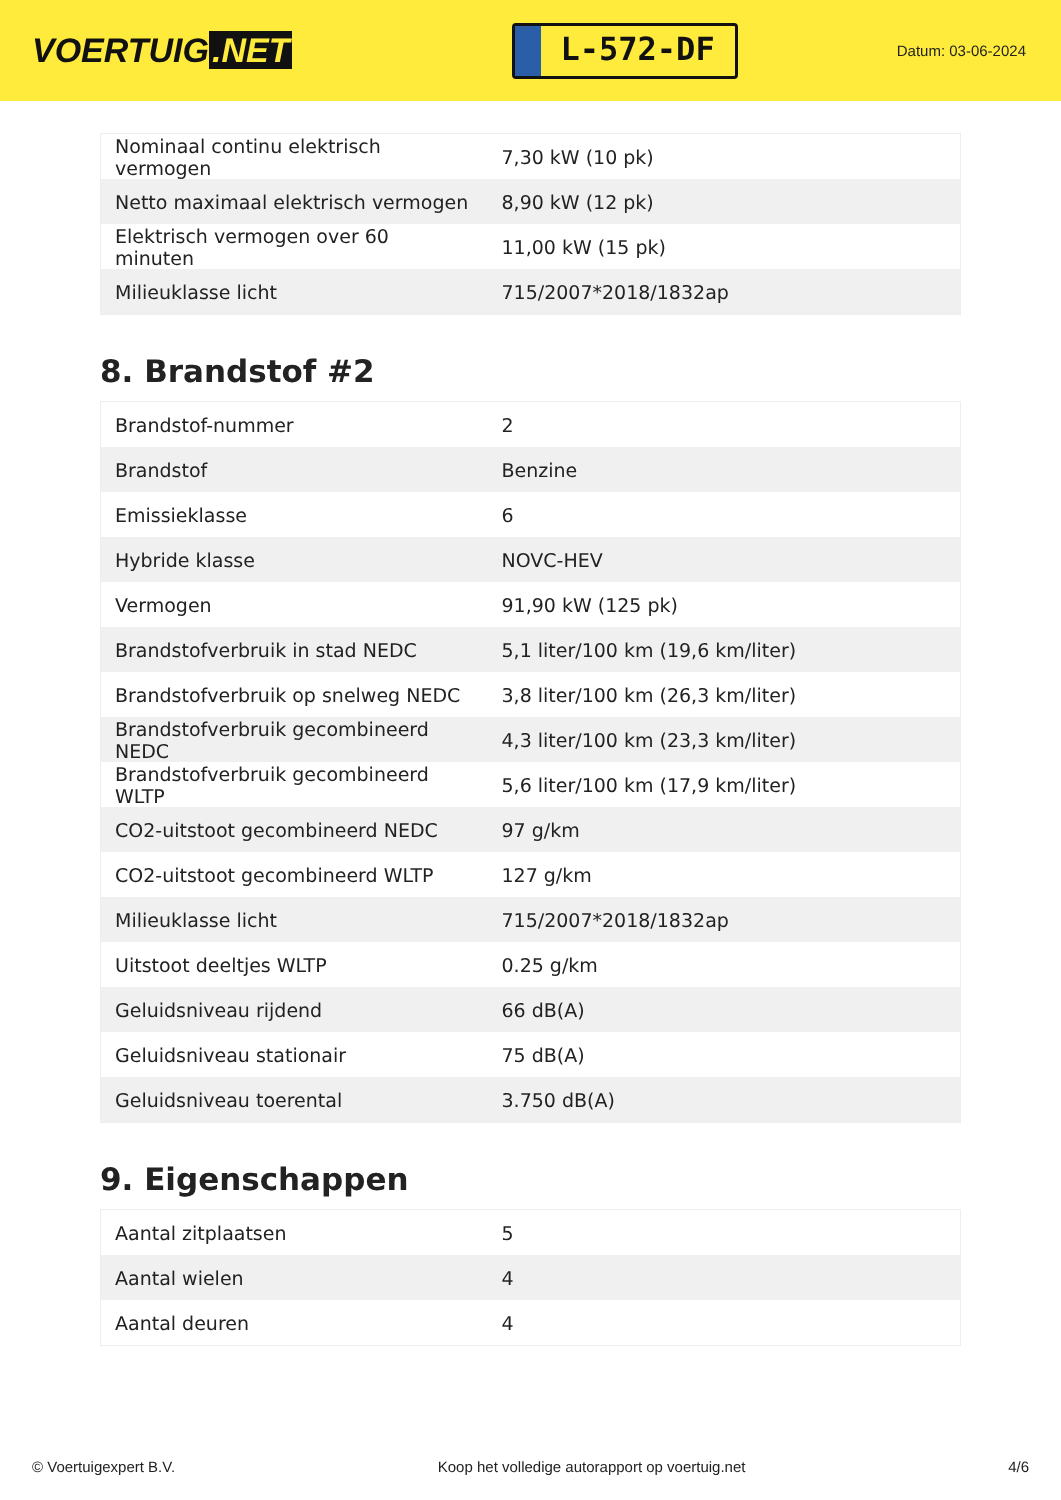VOERTUIG.NET
L-572-DF
Datum: 03-06-2024
| Nominaal continu elektrisch vermogen | 7,30 kW (10 pk) |
| Netto maximaal elektrisch vermogen | 8,90 kW (12 pk) |
| Elektrisch vermogen over 60 minuten | 11,00 kW (15 pk) |
| Milieuklasse licht | 715/2007*2018/1832ap |
8. Brandstof #2
| Brandstof-nummer | 2 |
| Brandstof | Benzine |
| Emissieklasse | 6 |
| Hybride klasse | NOVC-HEV |
| Vermogen | 91,90 kW (125 pk) |
| Brandstofverbruik in stad NEDC | 5,1 liter/100 km (19,6 km/liter) |
| Brandstofverbruik op snelweg NEDC | 3,8 liter/100 km (26,3 km/liter) |
| Brandstofverbruik gecombineerd NEDC | 4,3 liter/100 km (23,3 km/liter) |
| Brandstofverbruik gecombineerd WLTP | 5,6 liter/100 km (17,9 km/liter) |
| CO2-uitstoot gecombineerd NEDC | 97 g/km |
| CO2-uitstoot gecombineerd WLTP | 127 g/km |
| Milieuklasse licht | 715/2007*2018/1832ap |
| Uitstoot deeltjes WLTP | 0.25 g/km |
| Geluidsniveau rijdend | 66 dB(A) |
| Geluidsniveau stationair | 75 dB(A) |
| Geluidsniveau toerental | 3.750 dB(A) |
9. Eigenschappen
| Aantal zitplaatsen | 5 |
| Aantal wielen | 4 |
| Aantal deuren | 4 |
© Voertuigexpert B.V. Koop het volledige autorapport op voertuig.net 4/6